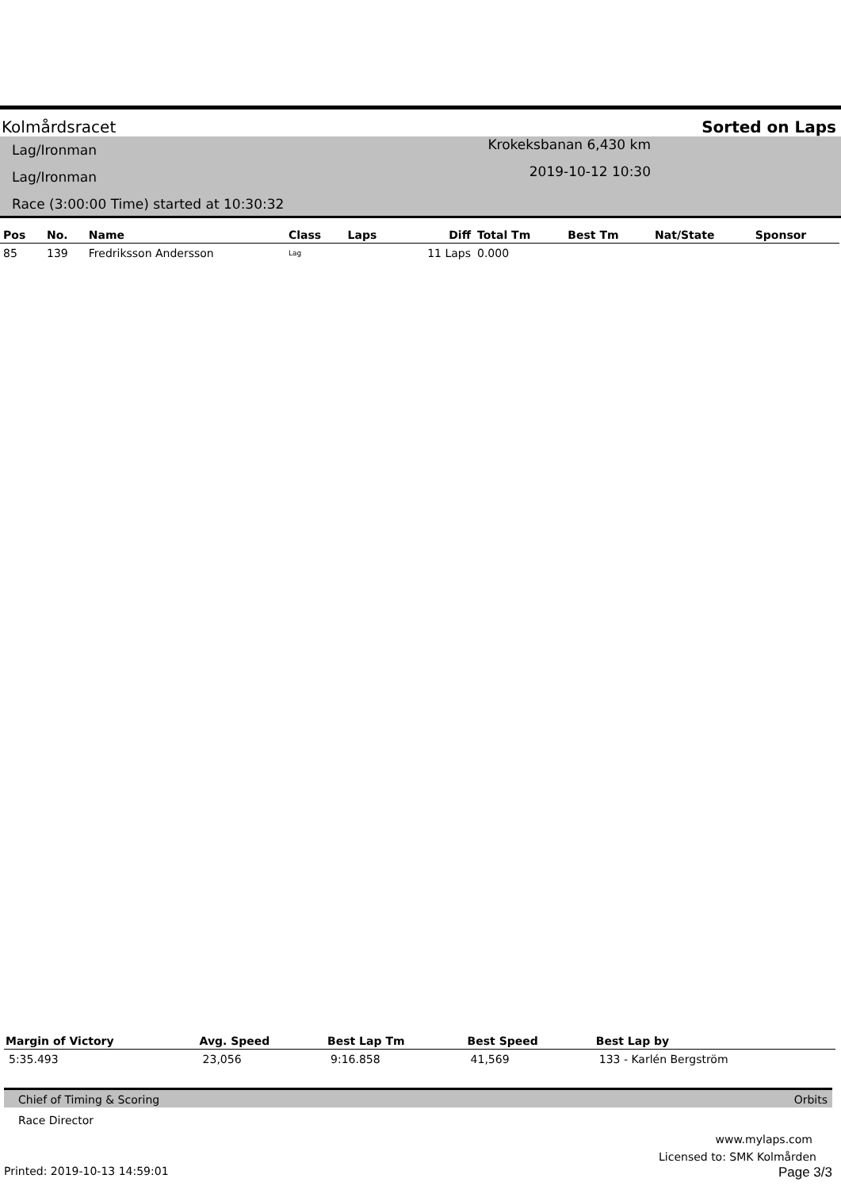Kolmårdsracet Sorted on Laps
Lag/Ironman
Lag/Ironman
Race (3:00:00 Time) started at 10:30:32
Krokeksbanan 6,430 km
2019-10-12 10:30
| Pos | No. | Name | Class | Laps | Diff | Total Tm | Best Tm | Nat/State | Sponsor |
| --- | --- | --- | --- | --- | --- | --- | --- | --- | --- |
| 85 | 139 | Fredriksson Andersson | Lag | | 11 Laps | 0.000 | | | |
| Margin of Victory | Avg. Speed | Best Lap Tm | Best Speed | Best Lap by |
| --- | --- | --- | --- | --- |
| 5:35.493 | 23,056 | 9:16.858 | 41,569 | 133 - Karlén Bergström |
Chief of Timing & Scoring Orbits
Race Director
www.mylaps.com
Licensed to: SMK Kolmården
Printed: 2019-10-13 14:59:01 Page 3/3